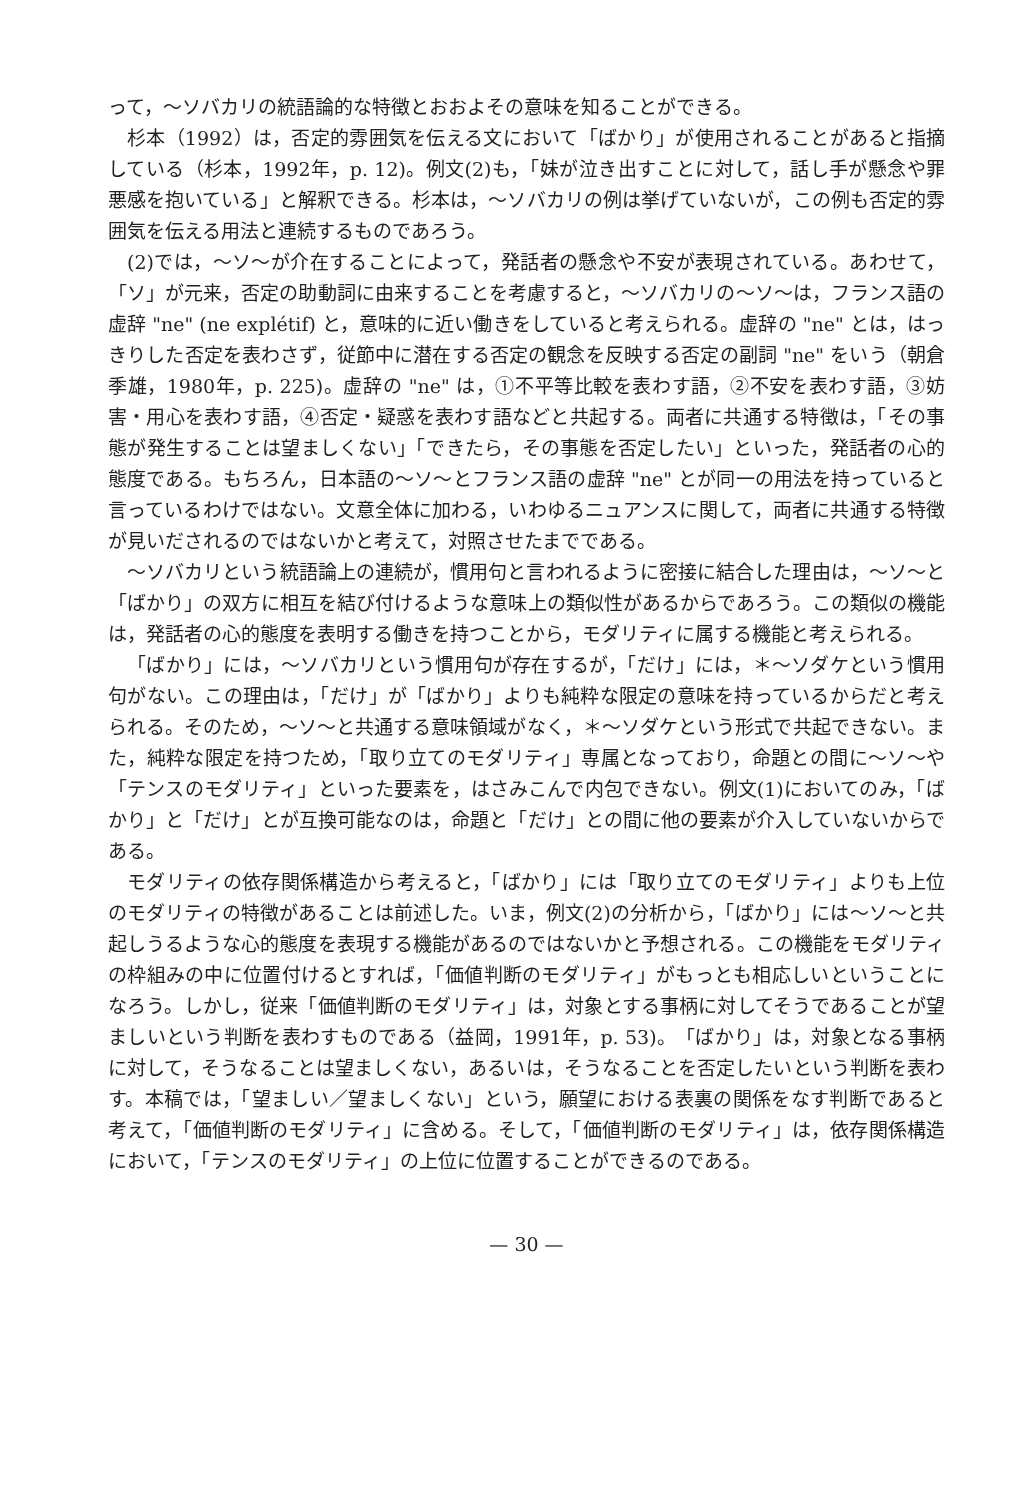って，～ソバカリの統語論的な特徴とおおよその意味を知ることができる。
杉本（1992）は，否定的雰囲気を伝える文において「ばかり」が使用されることがあると指摘している（杉本，1992年，p. 12)。例文(2)も，「妹が泣き出すことに対して，話し手が懸念や罪悪感を抱いている」と解釈できる。杉本は，～ソバカリの例は挙げていないが，この例も否定的雰囲気を伝える用法と連続するものであろう。
(2)では，～ソ～が介在することによって，発話者の懸念や不安が表現されている。あわせて，「ソ」が元来，否定の助動詞に由来することを考慮すると，～ソバカリの～ソ～は，フランス語の虚辞 "ne" (ne explétif) と，意味的に近い働きをしていると考えられる。虚辞の "ne" とは，はっきりした否定を表わさず，従節中に潜在する否定の観念を反映する否定の副詞 "ne" をいう（朝倉季雄，1980年，p. 225)。虚辞の "ne" は，①不平等比較を表わす語，②不安を表わす語，③妨害・用心を表わす語，④否定・疑惑を表わす語などと共起する。両者に共通する特徴は，「その事態が発生することは望ましくない」「できたら，その事態を否定したい」といった，発話者の心的態度である。もちろん，日本語の～ソ～とフランス語の虚辞 "ne" とが同一の用法を持っていると言っているわけではない。文意全体に加わる，いわゆるニュアンスに関して，両者に共通する特徴が見いだされるのではないかと考えて，対照させたまでである。
～ソバカリという統語論上の連続が，慣用句と言われるように密接に結合した理由は，～ソ～と「ばかり」の双方に相互を結び付けるような意味上の類似性があるからであろう。この類似の機能は，発話者の心的態度を表明する働きを持つことから，モダリティに属する機能と考えられる。
「ばかり」には，～ソバカリという慣用句が存在するが，「だけ」には，＊～ソダケという慣用句がない。この理由は，「だけ」が「ばかり」よりも純粋な限定の意味を持っているからだと考えられる。そのため，～ソ～と共通する意味領域がなく，＊～ソダケという形式で共起できない。また，純粋な限定を持つため，「取り立てのモダリティ」専属となっており，命題との間に～ソ～や「テンスのモダリティ」といった要素を，はさみこんで内包できない。例文(1)においてのみ，「ばかり」と「だけ」とが互換可能なのは，命題と「だけ」との間に他の要素が介入していないからである。
モダリティの依存関係構造から考えると，「ばかり」には「取り立てのモダリティ」よりも上位のモダリティの特徴があることは前述した。いま，例文(2)の分析から，「ばかり」には～ソ～と共起しうるような心的態度を表現する機能があるのではないかと予想される。この機能をモダリティの枠組みの中に位置付けるとすれば，「価値判断のモダリティ」がもっとも相応しいということになろう。しかし，従来「価値判断のモダリティ」は，対象とする事柄に対してそうであることが望ましいという判断を表わすものである（益岡，1991年，p. 53)。「ばかり」は，対象となる事柄に対して，そうなることは望ましくない，あるいは，そうなることを否定したいという判断を表わす。本稿では，「望ましい／望ましくない」という，願望における表裏の関係をなす判断であると考えて，「価値判断のモダリティ」に含める。そして，「価値判断のモダリティ」は，依存関係構造において，「テンスのモダリティ」の上位に位置することができるのである。
— 30 —